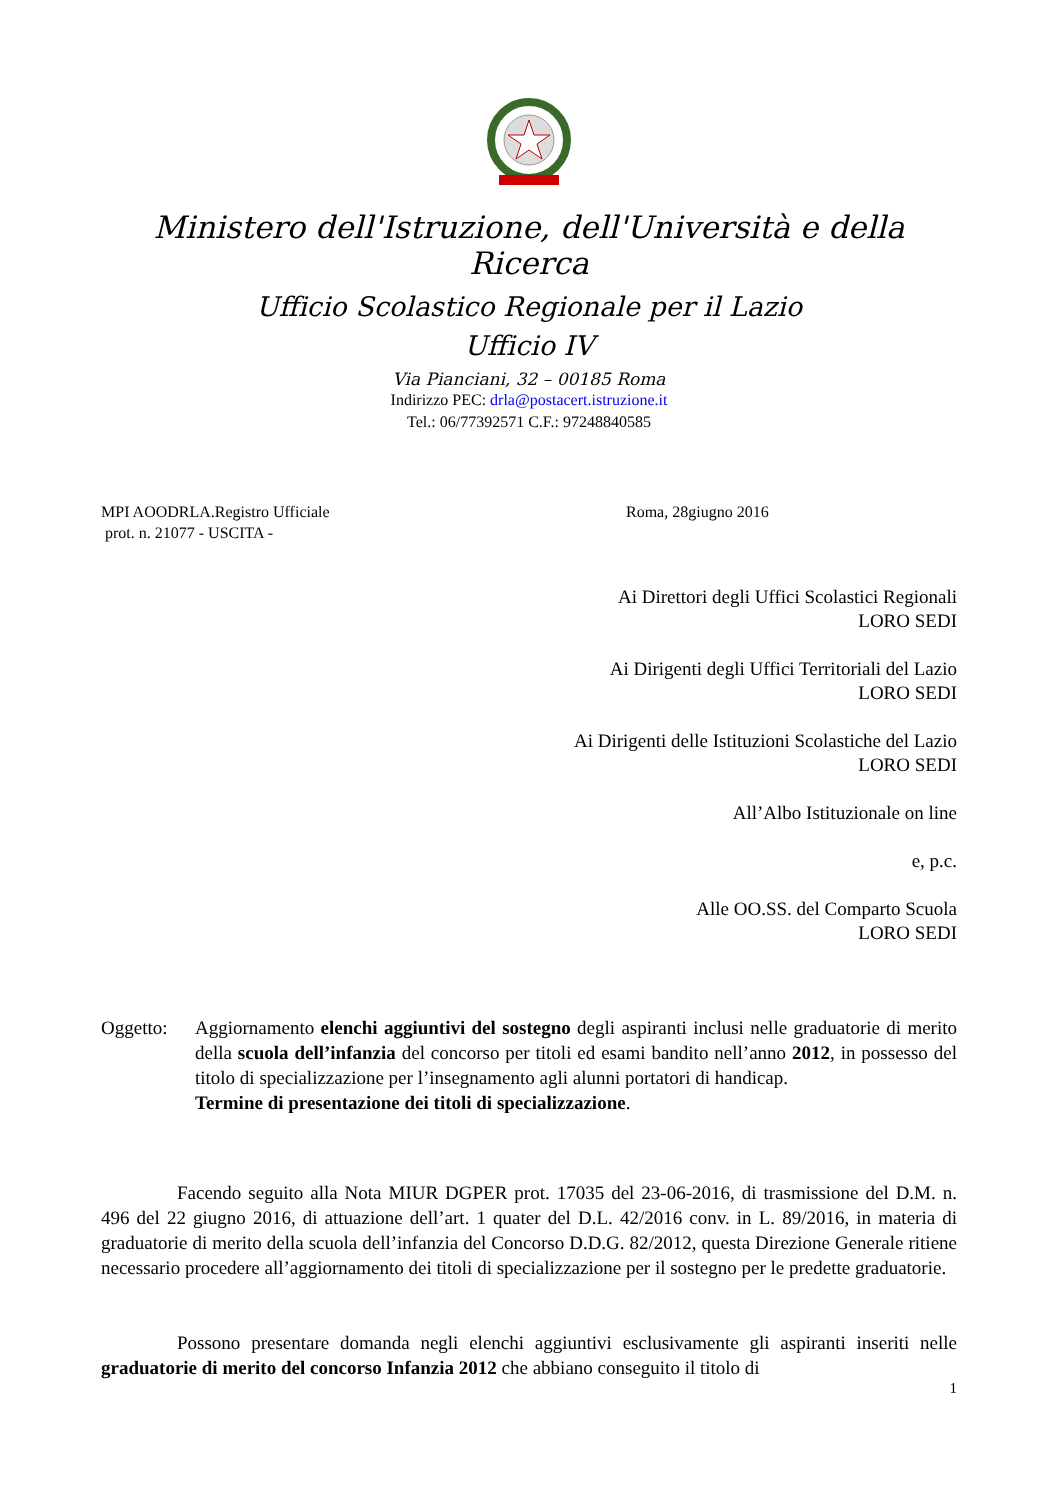Ministero dell'Istruzione, dell'Università e della Ricerca
Ufficio Scolastico Regionale per il Lazio
Ufficio IV
Via Pianciani, 32 – 00185 Roma
Indirizzo PEC: drla@postacert.istruzione.it
Tel.: 06/77392571 C.F.: 97248840585
MPI AOODRLA.Registro Ufficiale
prot. n. 21077 - USCITA -
Roma, 28giugno 2016
Ai Direttori degli Uffici Scolastici Regionali
LORO SEDI
Ai Dirigenti degli Uffici Territoriali del Lazio
LORO SEDI
Ai Dirigenti delle Istituzioni Scolastiche del Lazio
LORO SEDI
All’Albo Istituzionale on line
e, p.c.
Alle OO.SS. del Comparto Scuola
LORO SEDI
Oggetto: Aggiornamento elenchi aggiuntivi del sostegno degli aspiranti inclusi nelle graduatorie di merito della scuola dell’infanzia del concorso per titoli ed esami bandito nell’anno 2012, in possesso del titolo di specializzazione per l’insegnamento agli alunni portatori di handicap.
Termine di presentazione dei titoli di specializzazione.
Facendo seguito alla Nota MIUR DGPER prot. 17035 del 23-06-2016, di trasmissione del D.M. n. 496 del 22 giugno 2016, di attuazione dell’art. 1 quater del D.L. 42/2016 conv. in L. 89/2016, in materia di graduatorie di merito della scuola dell’infanzia del Concorso D.D.G. 82/2012, questa Direzione Generale ritiene necessario procedere all’aggiornamento dei titoli di specializzazione per il sostegno per le predette graduatorie.
Possono presentare domanda negli elenchi aggiuntivi esclusivamente gli aspiranti inseriti nelle graduatorie di merito del concorso Infanzia 2012 che abbiano conseguito il titolo di
1